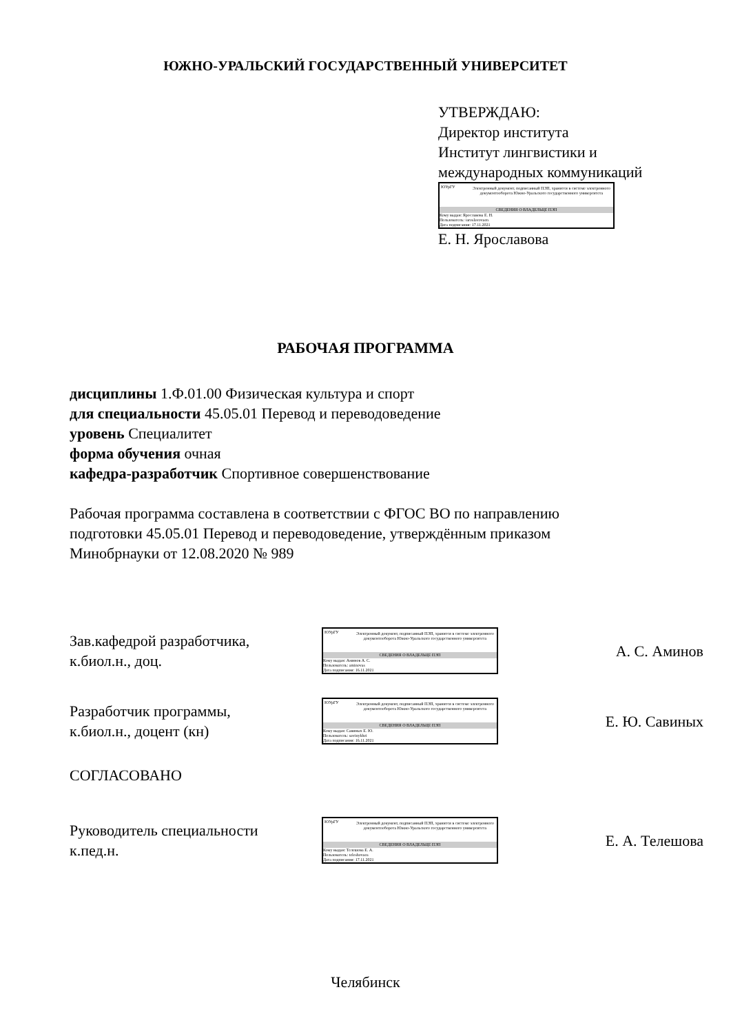ЮЖНО-УРАЛЬСКИЙ ГОСУДАРСТВЕННЫЙ УНИВЕРСИТЕТ
УТВЕРЖДАЮ:
Директор института
Институт лингвистики и
международных коммуникаций
ЮУрГУ Электронный документ, подписанный ПЭП, хранится в системе электронного документооборота Южно-Уральского государственного университета
СВЕДЕНИЯ О ВЛАДЕЛЬЦЕ ПЭП
Кому выдан: Ярославова Е. Н.
Пользователь: iaroslavovaen
Дата подписания: 17.11.2021
Е. Н. Ярославова
РАБОЧАЯ ПРОГРАММА
дисциплины 1.Ф.01.00 Физическая культура и спорт
для специальности 45.05.01 Перевод и переводоведение
уровень Специалитет
форма обучения очная
кафедра-разработчик Спортивное совершенствование
Рабочая программа составлена в соответствии с ФГОС ВО по направлению
подготовки 45.05.01 Перевод и переводоведение, утверждённым приказом
Минобрнауки от 12.08.2020 № 989
Зав.кафедрой разработчика,
к.биол.н., доц.
ЮУрГУ Электронный документ, подписанный ПЭП, хранится в системе электронного документооборота Южно-Уральского государственного университета
СВЕДЕНИЯ О ВЛАДЕЛЬЦЕ ПЭП
Кому выдан: Аминов А. С.
Пользователь: aminovas
Дата подписания: 16.11.2021
А. С. Аминов
Разработчик программы,
к.биол.н., доцент (кн)
ЮУрГУ Электронный документ, подписанный ПЭП, хранится в системе электронного документооборота Южно-Уральского государственного университета
СВЕДЕНИЯ О ВЛАДЕЛЬЦЕ ПЭП
Кому выдан: Савиных Е. Ю.
Пользователь: savinykhei
Дата подписания: 16.11.2021
Е. Ю. Савиных
СОГЛАСОВАНО
Руководитель специальности
к.пед.н.
ЮУрГУ Электронный документ, подписанный ПЭП, хранится в системе электронного документооборота Южно-Уральского государственного университета
СВЕДЕНИЯ О ВЛАДЕЛЬЦЕ ПЭП
Кому выдан: Телешова Е. А.
Пользователь: teleshovaea
Дата подписания: 17.11.2021
Е. А. Телешова
Челябинск